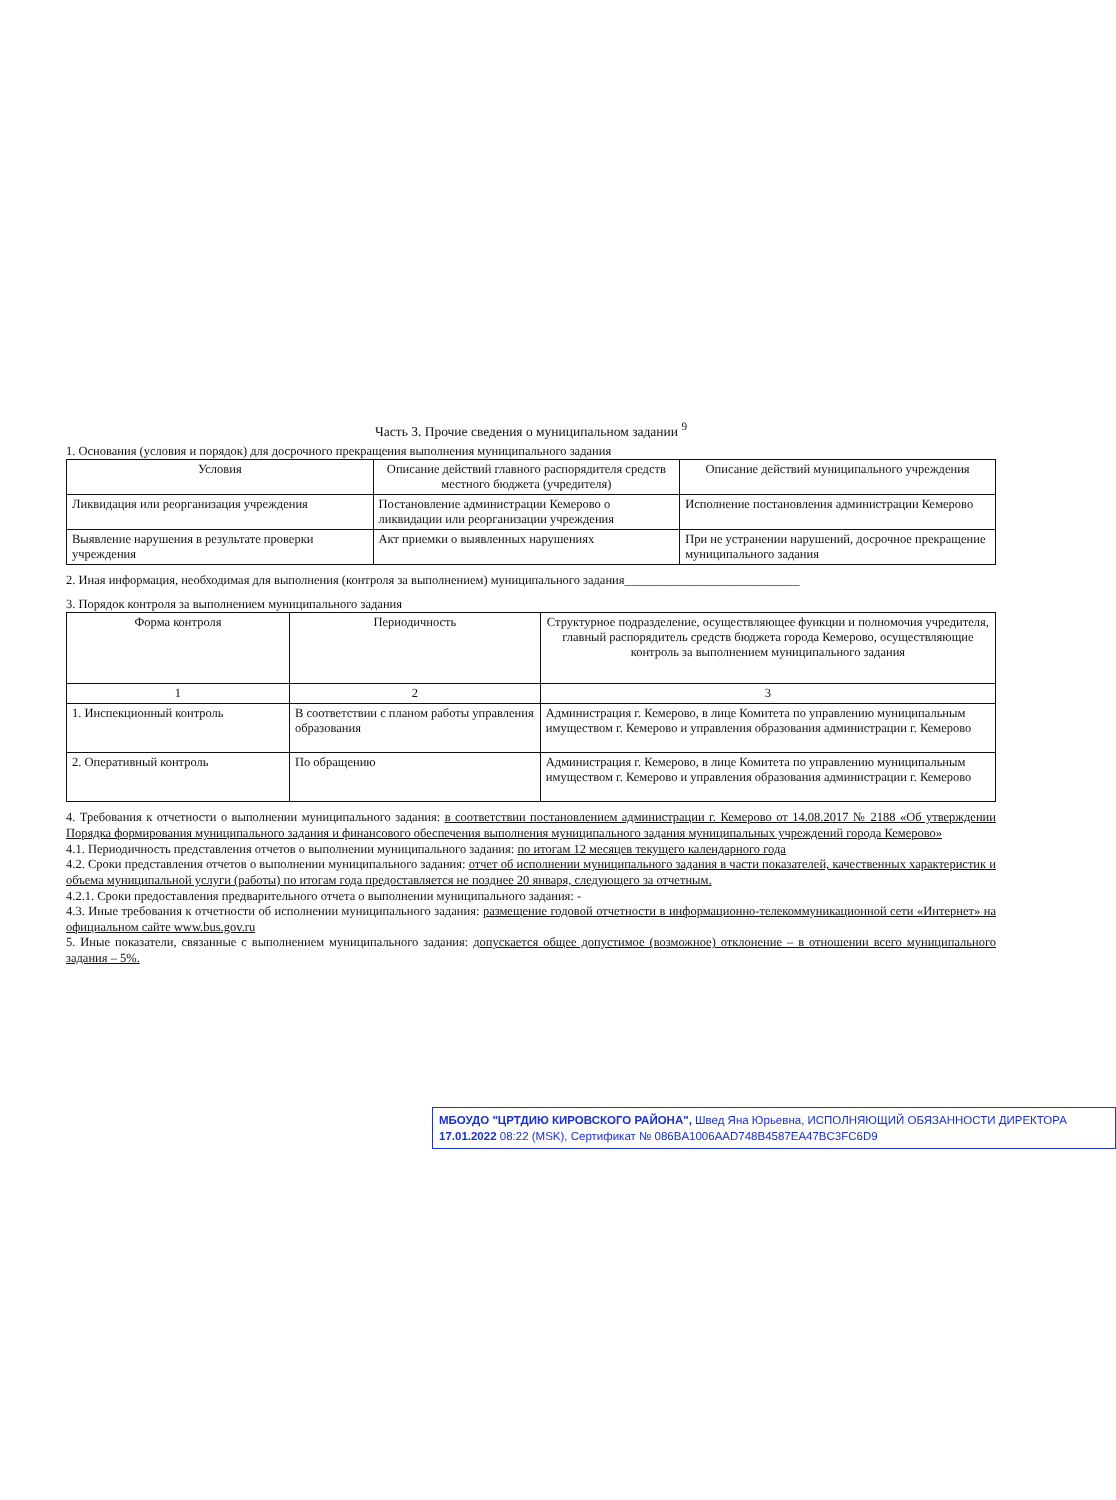Часть 3. Прочие сведения о муниципальном задании <sup>9</sup>
1. Основания (условия и порядок) для досрочного прекращения выполнения муниципального задания
| Условия | Описание действий главного распорядителя средств местного бюджета (учредителя) | Описание действий муниципального учреждения |
| --- | --- | --- |
| Ликвидация или реорганизация учреждения | Постановление администрации Кемерово о ликвидации или реорганизации учреждения | Исполнение постановления администрации Кемерово |
| Выявление нарушения в результате проверки учреждения | Акт приемки о выявленных нарушениях | При не устранении нарушений, досрочное прекращение муниципального задания |
2. Иная информация, необходимая для выполнения (контроля за выполнением) муниципального задания____________________________
3. Порядок контроля за выполнением муниципального задания
| Форма контроля | Периодичность | Структурное подразделение, осуществляющее функции и полномочия учредителя, главный распорядитель средств бюджета города Кемерово, осуществляющие контроль за выполнением муниципального задания |
| --- | --- | --- |
| 1 | 2 | 3 |
| 1. Инспекционный контроль | В соответствии с планом работы управления образования | Администрация г. Кемерово, в лице Комитета по управлению муниципальным имуществом г. Кемерово и управления образования администрации г. Кемерово |
| 2. Оперативный контроль | По обращению | Администрация г. Кемерово, в лице Комитета по управлению муниципальным имуществом г. Кемерово и управления образования администрации г. Кемерово |
4. Требования к отчетности о выполнении муниципального задания: в соответствии постановлением администрации г. Кемерово от 14.08.2017 № 2188 «Об утверждении Порядка формирования муниципального задания и финансового обеспечения выполнения муниципального задания муниципальных учреждений города Кемерово»
4.1. Периодичность представления отчетов о выполнении муниципального задания: по итогам 12 месяцев текущего календарного года
4.2. Сроки представления отчетов о выполнении муниципального задания: отчет об исполнении муниципального задания в части показателей, качественных характеристик и объема муниципальной услуги (работы) по итогам года предоставляется не позднее 20 января, следующего за отчетным.
4.2.1. Сроки предоставления предварительного отчета о выполнении муниципального задания: -
4.3. Иные требования к отчетности об исполнении муниципального задания: размещение годовой отчетности в информационно-телекоммуникационной сети «Интернет» на официальном сайте www.bus.gov.ru
5. Иные показатели, связанные с выполнением муниципального задания: допускается общее допустимое (возможное) отклонение – в отношении всего муниципального задания – 5%.
МБОУДО "ЦРТДИЮ КИРОВСКОГО РАЙОНА", Швед Яна Юрьевна, ИСПОЛНЯЮЩИЙ ОБЯЗАННОСТИ ДИРЕКТОРА
17.01.2022 08:22 (MSK), Сертификат № 086BA1006AAD748B4587EA47BC3FC6D9